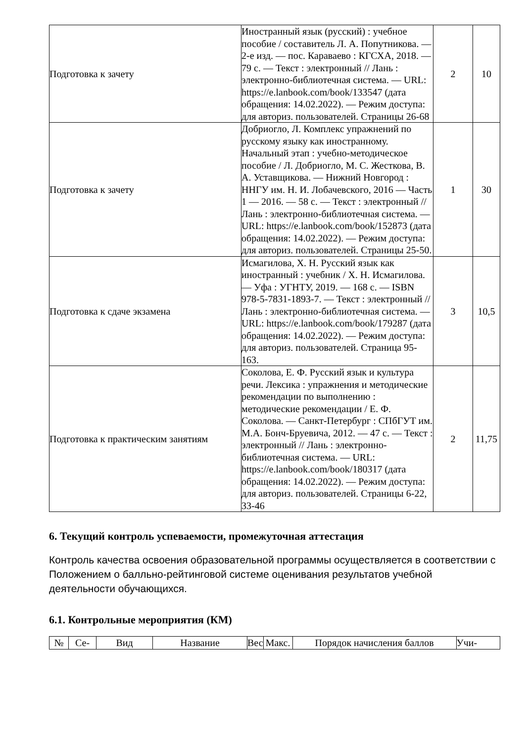| Подготовка к зачету | Иностранный язык (русский) : учебное пособие / составитель Л. А. Попутникова. — 2-е изд. — пос. Караваево : КГСХА, 2018. — 79 с. — Текст : электронный // Лань : электронно-библиотечная система. — URL: https://e.lanbook.com/book/133547 (дата обращения: 14.02.2022). — Режим доступа: для авториз. пользователей. Страницы 26-68 | 2 | 10 |
| Подготовка к зачету | Добриогло, Л. Комплекс упражнений по русскому языку как иностранному. Начальный этап : учебно-методическое пособие / Л. Добриогло, М. С. Жесткова, В. А. Уставщикова. — Нижний Новгород : ННГУ им. Н. И. Лобачевского, 2016 — Часть 1 — 2016. — 58 с. — Текст : электронный // Лань : электронно-библиотечная система. — URL: https://e.lanbook.com/book/152873 (дата обращения: 14.02.2022). — Режим доступа: для авториз. пользователей. Страницы 25-50. | 1 | 30 |
| Подготовка к сдаче экзамена | Исмагилова, Х. Н. Русский язык как иностранный : учебник / Х. Н. Исмагилова. — Уфа : УГНТУ, 2019. — 168 с. — ISBN 978-5-7831-1893-7. — Текст : электронный // Лань : электронно-библиотечная система. — URL: https://e.lanbook.com/book/179287 (дата обращения: 14.02.2022). — Режим доступа: для авториз. пользователей. Страница 95-163. | 3 | 10,5 |
| Подготовка к практическим занятиям | Соколова, Е. Ф. Русский язык и культура речи. Лексика : упражнения и методические рекомендации по выполнению : методические рекомендации / Е. Ф. Соколова. — Санкт-Петербург : СПбГУТ им. М.А. Бонч-Бруевича, 2012. — 47 с. — Текст : электронный // Лань : электронно-библиотечная система. — URL: https://e.lanbook.com/book/180317 (дата обращения: 14.02.2022). — Режим доступа: для авториз. пользователей. Страницы 6-22, 33-46 | 2 | 11,75 |
6. Текущий контроль успеваемости, промежуточная аттестация
Контроль качества освоения образовательной программы осуществляется в соответствии с Положением о балльно-рейтинговой системе оценивания результатов учебной деятельности обучающихся.
6.1. Контрольные мероприятия (КМ)
| № | Се- | Вид | Название | Вес | Макс. | Порядок начисления баллов | Учи- |
| --- | --- | --- | --- | --- | --- | --- | --- |